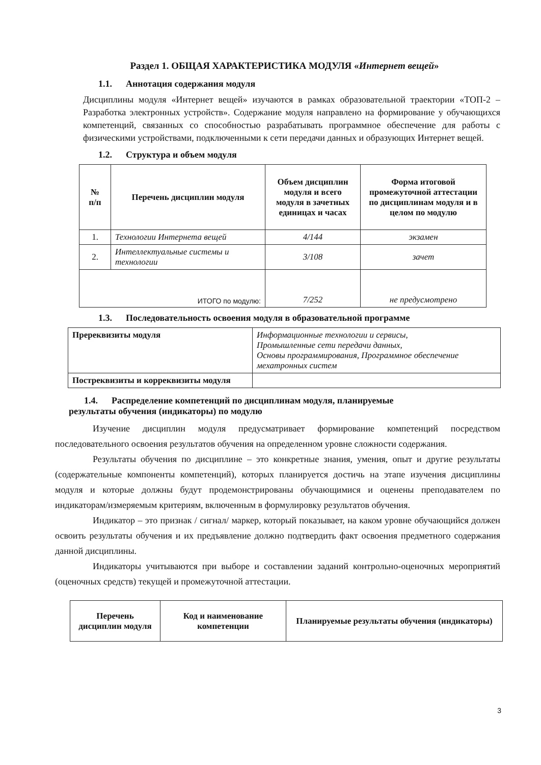Раздел 1. ОБЩАЯ ХАРАКТЕРИСТИКА МОДУЛЯ «Интернет вещей»
1.1. Аннотация содержания модуля
Дисциплины модуля «Интернет вещей» изучаются в рамках образовательной траектории «ТОП-2 – Разработка электронных устройств». Содержание модуля направлено на формирование у обучающихся компетенций, связанных со способностью разрабатывать программное обеспечение для работы с физическими устройствами, подключенными к сети передачи данных и образующих Интернет вещей.
1.2. Структура и объем модуля
| № п/п | Перечень дисциплин модуля | Объем дисциплин модуля и всего модуля в зачетных единицах и часах | Форма итоговой промежуточной аттестации по дисциплинам модуля и в целом по модулю |
| --- | --- | --- | --- |
| 1. | Технологии Интернета вещей | 4/144 | экзамен |
| 2. | Интеллектуальные системы и технологии | 3/108 | зачет |
| ИТОГО по модулю: | | 7/252 | не предусмотрено |
1.3. Последовательность освоения модуля в образовательной программе
| Пререквизиты модуля | Информационные технологии и сервисы, Промышленные сети передачи данных, Основы программирования, Программное обеспечение мехатронных систем |
| Постреквизиты и корреквизиты модуля | |
1.4. Распределение компетенций по дисциплинам модуля, планируемые
результаты обучения (индикаторы) по модулю
Изучение дисциплин модуля предусматривает формирование компетенций посредством последовательного освоения результатов обучения на определенном уровне сложности содержания.
Результаты обучения по дисциплине – это конкретные знания, умения, опыт и другие результаты (содержательные компоненты компетенций), которых планируется достичь на этапе изучения дисциплины модуля и которые должны будут продемонстрированы обучающимися и оценены преподавателем по индикаторам/измеряемым критериям, включенным в формулировку результатов обучения.
Индикатор – это признак / сигнал/ маркер, который показывает, на каком уровне обучающийся должен освоить результаты обучения и их предъявление должно подтвердить факт освоения предметного содержания данной дисциплины.
Индикаторы учитываются при выборе и составлении заданий контрольно-оценочных мероприятий (оценочных средств) текущей и промежуточной аттестации.
| Перечень дисциплин модуля | Код и наименование компетенции | Планируемые результаты обучения (индикаторы) |
| --- | --- | --- |
3